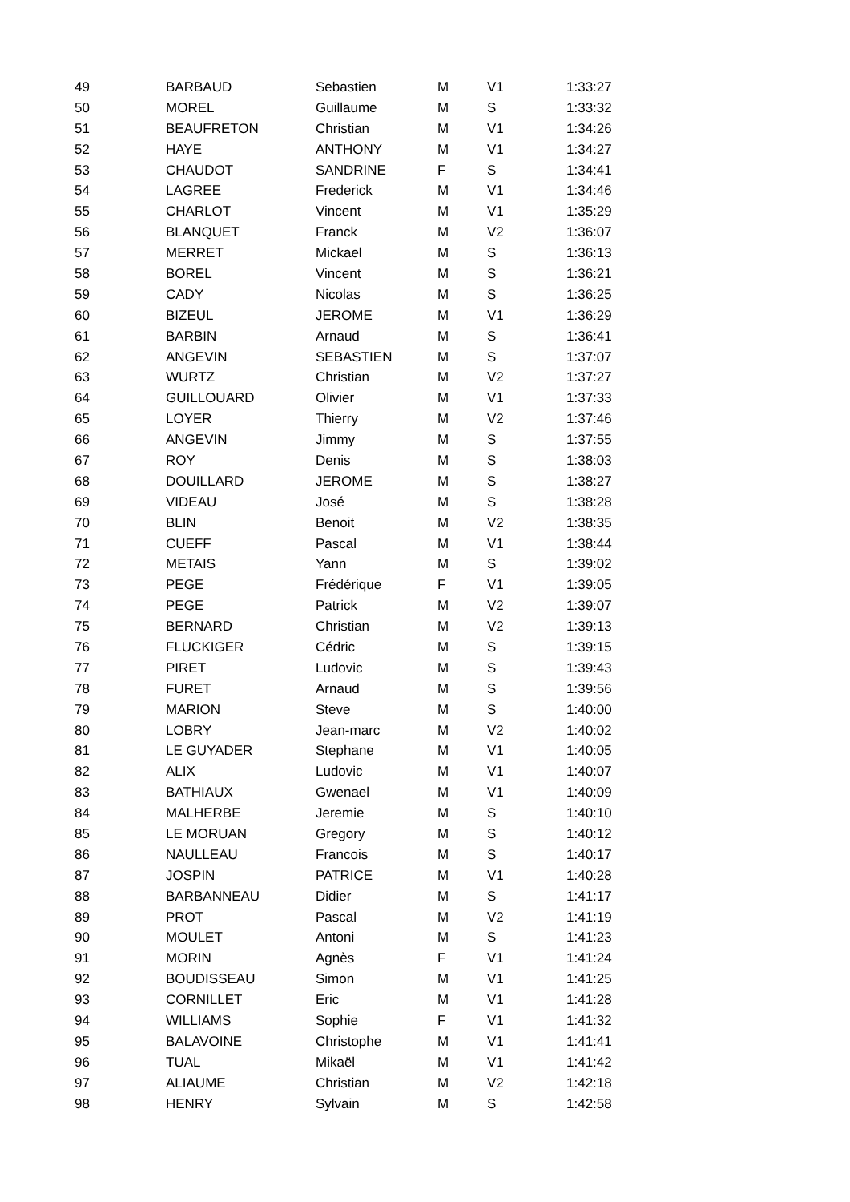| 49 | BARBAUD | Sebastien | M | V1 | 1:33:27 |
| 50 | MOREL | Guillaume | M | S | 1:33:32 |
| 51 | BEAUFRETON | Christian | M | V1 | 1:34:26 |
| 52 | HAYE | ANTHONY | M | V1 | 1:34:27 |
| 53 | CHAUDOT | SANDRINE | F | S | 1:34:41 |
| 54 | LAGREE | Frederick | M | V1 | 1:34:46 |
| 55 | CHARLOT | Vincent | M | V1 | 1:35:29 |
| 56 | BLANQUET | Franck | M | V2 | 1:36:07 |
| 57 | MERRET | Mickael | M | S | 1:36:13 |
| 58 | BOREL | Vincent | M | S | 1:36:21 |
| 59 | CADY | Nicolas | M | S | 1:36:25 |
| 60 | BIZEUL | JEROME | M | V1 | 1:36:29 |
| 61 | BARBIN | Arnaud | M | S | 1:36:41 |
| 62 | ANGEVIN | SEBASTIEN | M | S | 1:37:07 |
| 63 | WURTZ | Christian | M | V2 | 1:37:27 |
| 64 | GUILLOUARD | Olivier | M | V1 | 1:37:33 |
| 65 | LOYER | Thierry | M | V2 | 1:37:46 |
| 66 | ANGEVIN | Jimmy | M | S | 1:37:55 |
| 67 | ROY | Denis | M | S | 1:38:03 |
| 68 | DOUILLARD | JEROME | M | S | 1:38:27 |
| 69 | VIDEAU | José | M | S | 1:38:28 |
| 70 | BLIN | Benoit | M | V2 | 1:38:35 |
| 71 | CUEFF | Pascal | M | V1 | 1:38:44 |
| 72 | METAIS | Yann | M | S | 1:39:02 |
| 73 | PEGE | Frédérique | F | V1 | 1:39:05 |
| 74 | PEGE | Patrick | M | V2 | 1:39:07 |
| 75 | BERNARD | Christian | M | V2 | 1:39:13 |
| 76 | FLUCKIGER | Cédric | M | S | 1:39:15 |
| 77 | PIRET | Ludovic | M | S | 1:39:43 |
| 78 | FURET | Arnaud | M | S | 1:39:56 |
| 79 | MARION | Steve | M | S | 1:40:00 |
| 80 | LOBRY | Jean-marc | M | V2 | 1:40:02 |
| 81 | LE GUYADER | Stephane | M | V1 | 1:40:05 |
| 82 | ALIX | Ludovic | M | V1 | 1:40:07 |
| 83 | BATHIAUX | Gwenael | M | V1 | 1:40:09 |
| 84 | MALHERBE | Jeremie | M | S | 1:40:10 |
| 85 | LE MORUAN | Gregory | M | S | 1:40:12 |
| 86 | NAULLEAU | Francois | M | S | 1:40:17 |
| 87 | JOSPIN | PATRICE | M | V1 | 1:40:28 |
| 88 | BARBANNEAU | Didier | M | S | 1:41:17 |
| 89 | PROT | Pascal | M | V2 | 1:41:19 |
| 90 | MOULET | Antoni | M | S | 1:41:23 |
| 91 | MORIN | Agnès | F | V1 | 1:41:24 |
| 92 | BOUDISSEAU | Simon | M | V1 | 1:41:25 |
| 93 | CORNILLET | Eric | M | V1 | 1:41:28 |
| 94 | WILLIAMS | Sophie | F | V1 | 1:41:32 |
| 95 | BALAVOINE | Christophe | M | V1 | 1:41:41 |
| 96 | TUAL | Mikaël | M | V1 | 1:41:42 |
| 97 | ALIAUME | Christian | M | V2 | 1:42:18 |
| 98 | HENRY | Sylvain | M | S | 1:42:58 |